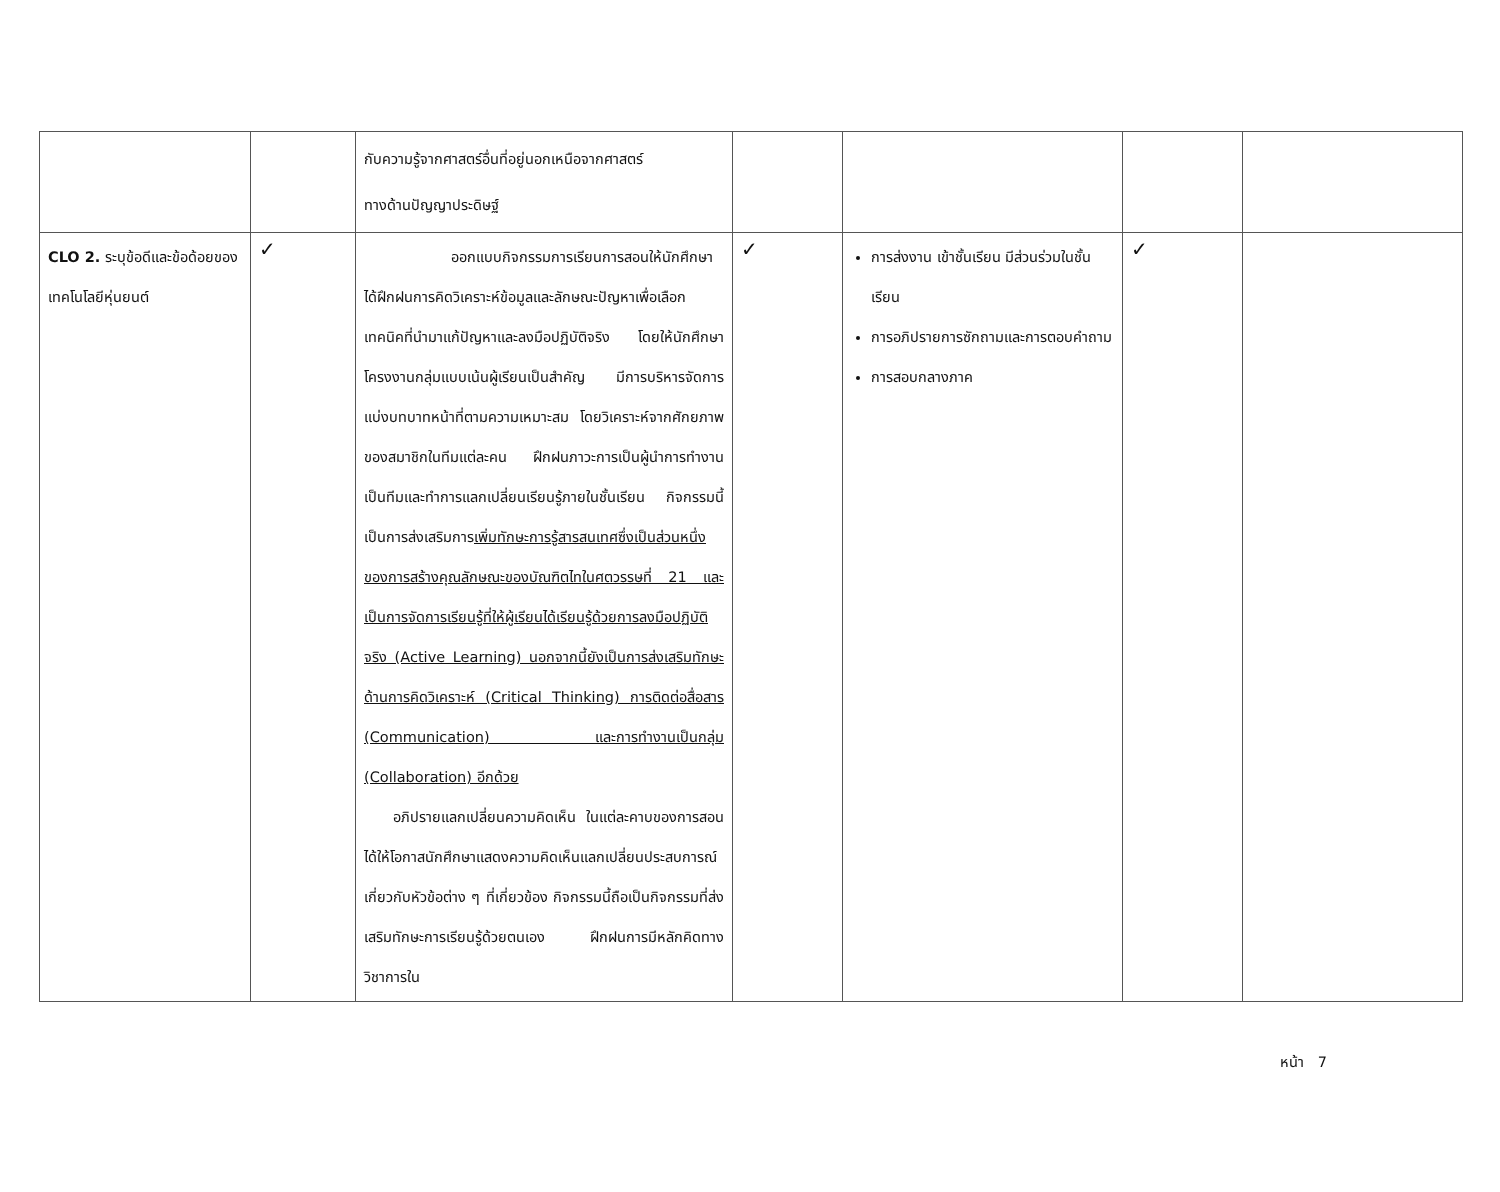| | | กับความรู้จากศาสตร์อื่นที่อยู่นอกเหนือจากศาสตร์ ทางด้านปัญญาประดิษฐ์ | | | | |
| CLO 2. ระบุข้อดีและข้อด้อยของเทคโนโลยีหุ่นยนต์ | ✓ | ออกแบบกิจกรรมการเรียนการสอนให้นักศึกษาได้ฝึกฝนการคิดวิเคราะห์ข้อมูลและลักษณะปัญหาเพื่อเลือกเทคนิคที่นำมาแก้ปัญหาและลงมือปฏิบัติจริง โดยให้นักศึกษาโครงงานกลุ่มแบบเน้นผู้เรียนเป็นสำคัญ มีการบริหารจัดการ แบ่งบทบาทหน้าที่ตามความเหมาะสม โดยวิเคราะห์จากศักยภาพของสมาชิกในทีมแต่ละคน ฝึกฝนภาวะการเป็นผู้นำการทำงานเป็นทีมและทำการแลกเปลี่ยนเรียนรู้ภายในชั้นเรียน กิจกรรมนี้เป็นการส่งเสริมการ เพิ่มทักษะการรู้สารสนเทศซึ่งเป็นส่วนหนึ่งของการสร้างคุณลักษณะของบัณฑิตไทในศตวรรษที่ 21 และเป็นการจัดการเรียนรู้ที่ให้ผู้เรียนได้เรียนรู้ด้วยการลงมือปฏิบัติจริง (Active Learning) นอกจากนี้ยังเป็นการส่งเสริมทักษะด้านการคิดวิเคราะห์ (Critical Thinking) การติดต่อสื่อสาร (Communication) และการทำงานเป็นกลุ่ม (Collaboration) อีกด้วย อภิปรายแลกเปลี่ยนความคิดเห็น ในแต่ละคาบของการสอน ได้ให้โอกาสนักศึกษาแสดงความคิดเห็นแลกเปลี่ยนประสบการณ์เกี่ยวกับหัวข้อต่าง ๆ ที่เกี่ยวข้อง กิจกรรมนี้ถือเป็นกิจกรรมที่ส่งเสริมทักษะการเรียนรู้ด้วยตนเอง ฝึกฝนการมีหลักคิดทางวิชาการใน | ✓ | การส่งงาน เข้าชั้นเรียน มีส่วนร่วมในชั้นเรียน การอภิปรายการซักถามและการตอบคำถาม การสอบกลางภาค | ✓ | |
หน้า 7